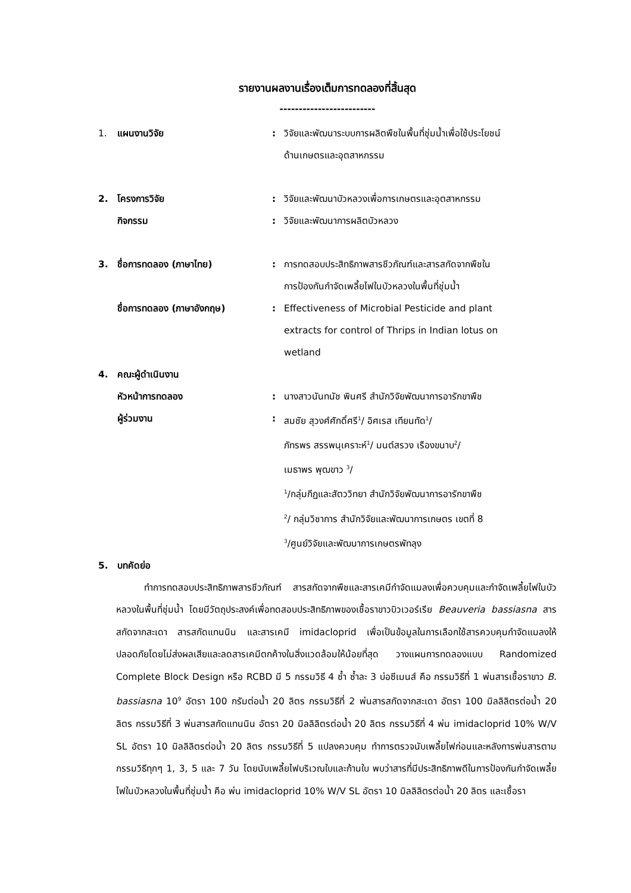รายงานผลงานเรื่องเต็มการทดลองที่สิ้นสุด
-------------------------
1. แผนงานวิจัย: วิจัยและพัฒนาระบบการผลิตพืชในพื้นที่ชุ่มน้ำเพื่อใช้ประโยชน์
ด้านเกษตรและอุตสาหกรรม
2. โครงการวิจัย: วิจัยและพัฒนาบัวหลวงเพื่อการเกษตรและอุตสาหกรรม
กิจกรรม: วิจัยและพัฒนาการผลิตบัวหลวง
3. ชื่อการทดลอง (ภาษาไทย): การทดสอบประสิทธิภาพสารชีวภัณฑ์และสารสกัดจากพืชใน
การป้องกันกำจัดเพลี้ยไฟในบัวหลวงในพื้นที่ชุ่มน้ำ
ชื่อการทดลอง (ภาษาอังกฤษ): Effectiveness of Microbial Pesticide and plant
extracts for control of Thrips in Indian lotus on
wetland
4. คณะผู้ดำเนินงาน
หัวหน้าการทดลอง: นางสาวนันทนัช พินศรี สำนักวิจัยพัฒนาการอารักขาพืช
ผู้ร่วมงาน: สมชัย สุวงศ์ศักดิ์ศรี<sup>1</sup>/ อิศเรส เทียนทัด<sup>1</sup>/
ภัทรพร สรรพนุเคราะห์<sup>1</sup>/ มนต์สรวง เรืองขนาบ<sup>2</sup>/
เมธาพร พุฒขาว <sup>3</sup>/
<sup>1</sup>/กลุ่มกีฏและสัตววิทยา สำนักวิจัยพัฒนาการอารักขาพืช
<sup>2</sup>/ กลุ่มวิชาการ สำนักวิจัยและพัฒนาการเกษตร เขตที่ 8
<sup>3</sup>/ศูนย์วิจัยและพัฒนาการเกษตรพัทลุง
5. บทคัดย่อ
   ทำการทดสอบประสิทธิภาพสารชีวภัณฑ์ สารสกัดจากพืชและสารเคมีกำจัดแมลงเพื่อควบคุมและกำจัดเพลี้ยไฟในบัวหลวงในพื้นที่ชุ่มน้ำ โดยมีวัตถุประสงค์เพื่อทดสอบประสิทธิภาพของเชื้อราขาวบิวเวอร์เรีย Beauveria bassiasna สารสกัดจากสะเดา สารสกัดแทนนิน และสารเคมี imidacloprid เพื่อเป็นข้อมูลในการเลือกใช้สารควบคุมกำจัดแมลงให้ปลอดภัยโดยไม่ส่งผลเสียและลดสารเคมีตกค้างในสิ่งแวดล้อมให้น้อยที่สุด วางแผนการทดลองแบบ Randomized Complete Block Design หรือ RCBD มี 5 กรรมวิธี 4 ซ้ำ ซ้ำละ 3 บ่อซีเมนส์ คือ กรรมวิธีที่ 1 พ่นสารเชื้อราขาว B. bassiasna 10<sup>9</sup> อัตรา 100 กรัมต่อน้ำ 20 ลิตร กรรมวิธีที่ 2 พ่นสารสกัดจากสะเดา อัตรา 100 มิลลิลิตรต่อน้ำ 20 ลิตร กรรมวิธีที่ 3 พ่นสารสกัดแทนนิน อัตรา 20 มิลลิลิตรต่อน้ำ 20 ลิตร กรรมวิธีที่ 4 พ่น imidacloprid 10% W/V SL อัตรา 10 มิลลิลิตรต่อน้ำ 20 ลิตร กรรมวิธีที่ 5 แปลงควบคุม ทำการตรวจนับเพลี้ยไฟก่อนและหลังการพ่นสารตามกรรมวิธีทุกๆ 1, 3, 5 และ 7 วัน โดยนับเพลี้ยไฟบริเวณใบและก้านใบ พบว่าสารที่มีประสิทธิภาพดีในการป้องกันกำจัดเพลี้ยไฟในบัวหลวงในพื้นที่ชุ่มน้ำ คือ พ่น imidacloprid 10% W/V SL อัตรา 10 มิลลิลิตรต่อน้ำ 20 ลิตร และเชื้อรา